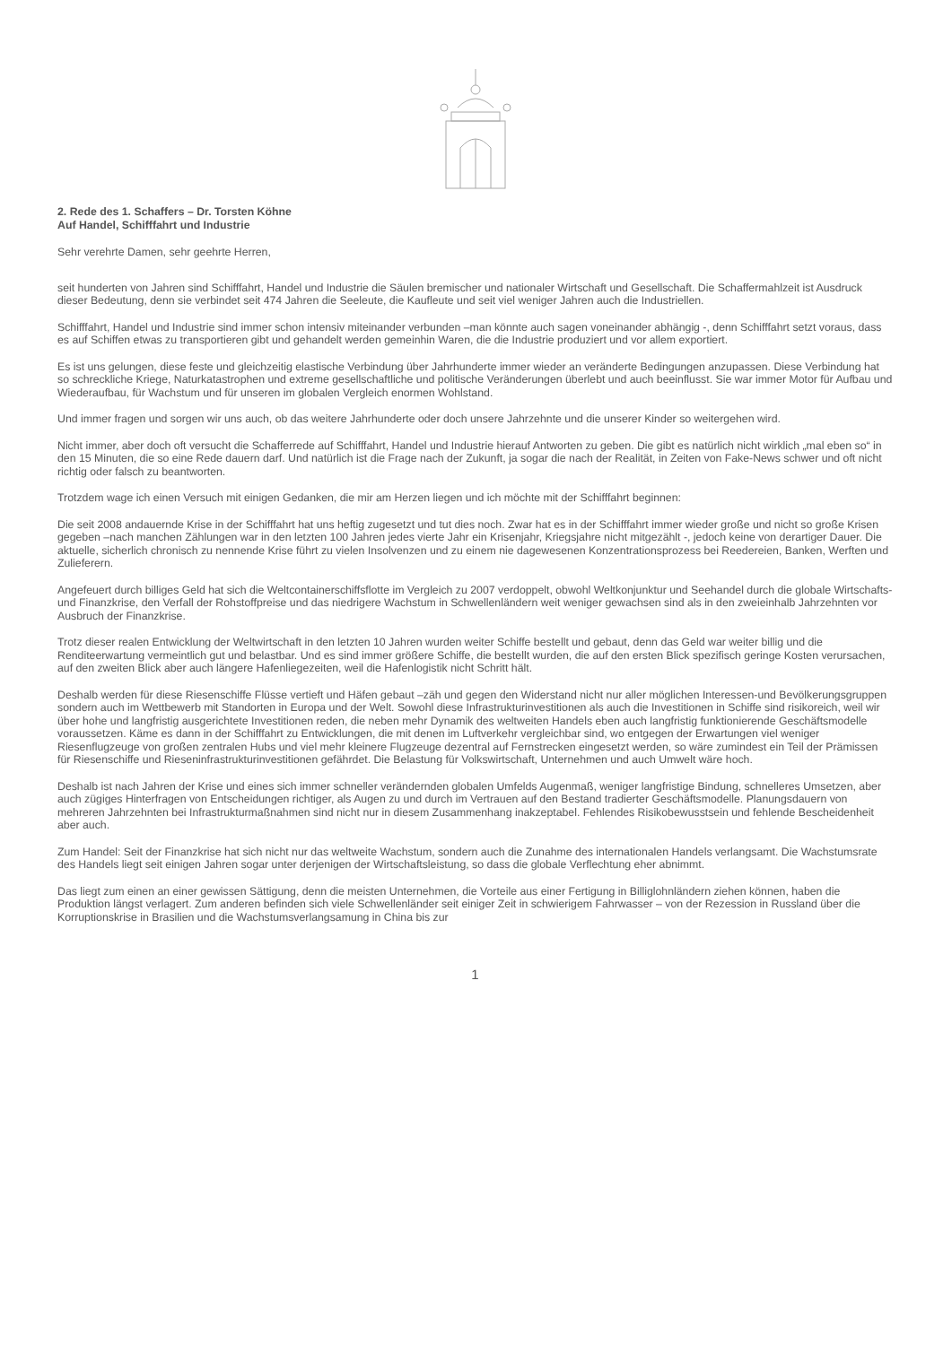2. Rede des 1. Schaffers – Dr. Torsten Köhne
Auf Handel, Schifffahrt und Industrie
Sehr verehrte Damen, sehr geehrte Herren,
seit hunderten von Jahren sind Schifffahrt, Handel und Industrie die Säulen bremischer und nationaler Wirtschaft und Gesellschaft. Die Schaffermahlzeit ist Ausdruck dieser Bedeutung, denn sie verbindet seit 474 Jahren die Seeleute, die Kaufleute und seit viel weniger Jahren auch die Industriellen.
Schifffahrt, Handel und Industrie sind immer schon intensiv miteinander verbunden –man könnte auch sagen voneinander abhängig -, denn Schifffahrt setzt voraus, dass es auf Schiffen etwas zu transportieren gibt und gehandelt werden gemeinhin Waren, die die Industrie produziert und vor allem exportiert.
Es ist uns gelungen, diese feste und gleichzeitig elastische Verbindung über Jahrhunderte immer wieder an veränderte Bedingungen anzupassen. Diese Verbindung hat so schreckliche Kriege, Naturkatastrophen und extreme gesellschaftliche und politische Veränderungen überlebt und auch beeinflusst. Sie war immer Motor für Aufbau und Wiederaufbau, für Wachstum und für unseren im globalen Vergleich enormen Wohlstand.
Und immer fragen und sorgen wir uns auch, ob das weitere Jahrhunderte oder doch unsere Jahrzehnte und die unserer Kinder so weitergehen wird.
Nicht immer, aber doch oft versucht die Schafferrede auf Schifffahrt, Handel und Industrie hierauf Antworten zu geben. Die gibt es natürlich nicht wirklich „mal eben so“ in den 15 Minuten, die so eine Rede dauern darf. Und natürlich ist die Frage nach der Zukunft, ja sogar die nach der Realität, in Zeiten von Fake-News schwer und oft nicht richtig oder falsch zu beantworten.
Trotzdem wage ich einen Versuch mit einigen Gedanken, die mir am Herzen liegen und ich möchte mit der Schifffahrt beginnen:
Die seit 2008 andauernde Krise in der Schifffahrt hat uns heftig zugesetzt und tut dies noch. Zwar hat es in der Schifffahrt immer wieder große und nicht so große Krisen gegeben –nach manchen Zählungen war in den letzten 100 Jahren jedes vierte Jahr ein Krisenjahr, Kriegsjahre nicht mitgezählt -, jedoch keine von derartiger Dauer. Die aktuelle, sicherlich chronisch zu nennende Krise führt zu vielen Insolvenzen und zu einem nie dagewesenen Konzentrationsprozess bei Reedereien, Banken, Werften und Zulieferern.
Angefeuert durch billiges Geld hat sich die Weltcontainerschiffsflotte im Vergleich zu 2007 verdoppelt, obwohl Weltkonjunktur und Seehandel durch die globale Wirtschafts-und Finanzkrise, den Verfall der Rohstoffpreise und das niedrigere Wachstum in Schwellenländern weit weniger gewachsen sind als in den zweieinhalb Jahrzehnten vor Ausbruch der Finanzkrise.
Trotz dieser realen Entwicklung der Weltwirtschaft in den letzten 10 Jahren wurden weiter Schiffe bestellt und gebaut, denn das Geld war weiter billig und die Renditeerwartung vermeintlich gut und belastbar. Und es sind immer größere Schiffe, die bestellt wurden, die auf den ersten Blick spezifisch geringe Kosten verursachen, auf den zweiten Blick aber auch längere Hafenliegezeiten, weil die Hafenlogistik nicht Schritt hält.
Deshalb werden für diese Riesenschiffe Flüsse vertieft und Häfen gebaut –zäh und gegen den Widerstand nicht nur aller möglichen Interessen-und Bevölkerungsgruppen sondern auch im Wettbewerb mit Standorten in Europa und der Welt. Sowohl diese Infrastrukturinvestitionen als auch die Investitionen in Schiffe sind risikoreich, weil wir über hohe und langfristig ausgerichtete Investitionen reden, die neben mehr Dynamik des weltweiten Handels eben auch langfristig funktionierende Geschäftsmodelle voraussetzen. Käme es dann in der Schifffahrt zu Entwicklungen, die mit denen im Luftverkehr vergleichbar sind, wo entgegen der Erwartungen viel weniger Riesenflugzeuge von großen zentralen Hubs und viel mehr kleinere Flugzeuge dezentral auf Fernstrecken eingesetzt werden, so wäre zumindest ein Teil der Prämissen für Riesenschiffe und Rieseninfrastrukturinvestitionen gefährdet. Die Belastung für Volkswirtschaft, Unternehmen und auch Umwelt wäre hoch.
Deshalb ist nach Jahren der Krise und eines sich immer schneller verändernden globalen Umfelds Augenmaß, weniger langfristige Bindung, schnelleres Umsetzen, aber auch zügiges Hinterfragen von Entscheidungen richtiger, als Augen zu und durch im Vertrauen auf den Bestand tradierter Geschäftsmodelle. Planungsdauern von mehreren Jahrzehnten bei Infrastrukturmaßnahmen sind nicht nur in diesem Zusammenhang inakzeptabel. Fehlendes Risikobewusstsein und fehlende Bescheidenheit aber auch.
Zum Handel: Seit der Finanzkrise hat sich nicht nur das weltweite Wachstum, sondern auch die Zunahme des internationalen Handels verlangsamt. Die Wachstumsrate des Handels liegt seit einigen Jahren sogar unter derjenigen der Wirtschaftsleistung, so dass die globale Verflechtung eher abnimmt.
Das liegt zum einen an einer gewissen Sättigung, denn die meisten Unternehmen, die Vorteile aus einer Fertigung in Billiglohnländern ziehen können, haben die Produktion längst verlagert. Zum anderen befinden sich viele Schwellenländer seit einiger Zeit in schwierigem Fahrwasser – von der Rezession in Russland über die Korruptionskrise in Brasilien und die Wachstumsverlangsamung in China bis zur
1